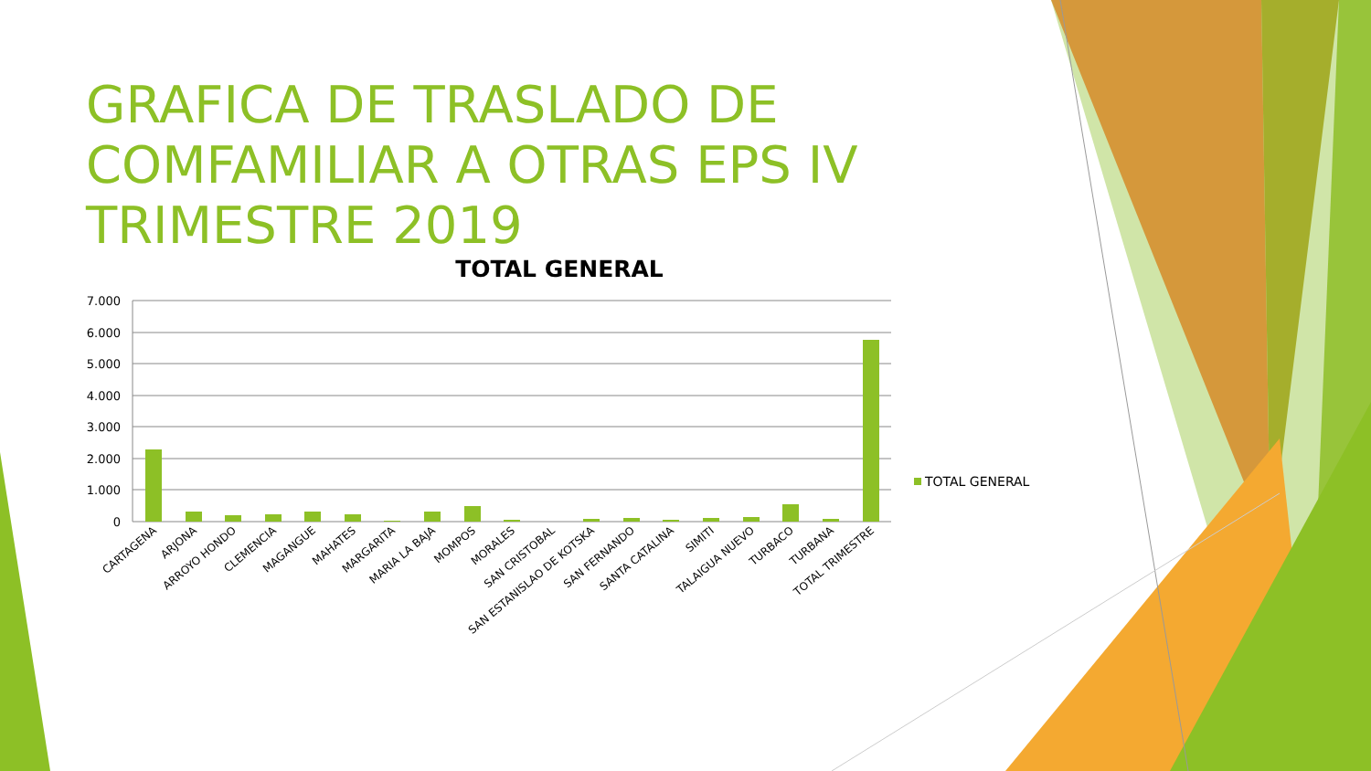GRAFICA DE TRASLADO DE COMFAMILIAR A OTRAS EPS IV TRIMESTRE 2019
TOTAL GENERAL
7.000
6.000
5.000
4.000
3.000
2.000
1.000
0
TOTAL GENERAL
CARTAGENA
ARJONA
ARROYO HONDO
CLEMENCIA
MAGANGUE
MAHATES
MARGARITA
MARIA LA BAJA
MOMPOS
MORALES
SAN CRISTOBAL
SAN ESTANISLAO DE KOTSKA
SAN FERNANDO
SANTA CATALINA
SIMITI
TALAIGUA NUEVO
TURBACO
TURBANA
TOTAL TRIMESTRE